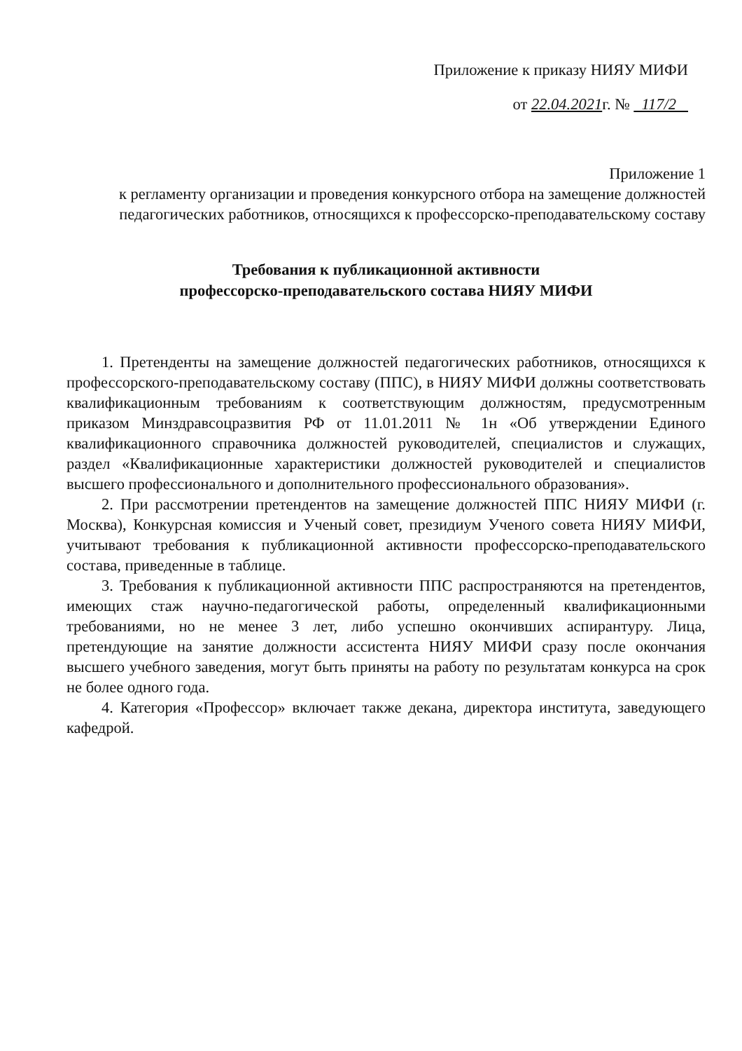Приложение к приказу НИЯУ МИФИ
от 22.04.2021г. № 117/2
Приложение 1
к регламенту организации и проведения конкурсного отбора на замещение должностей педагогических работников, относящихся к профессорско-преподавательскому составу
Требования к публикационной активности
профессорско-преподавательского состава НИЯУ МИФИ
1. Претенденты на замещение должностей педагогических работников, относящихся к профессорского-преподавательскому составу (ППС), в НИЯУ МИФИ должны соответствовать квалификационным требованиям к соответствующим должностям, предусмотренным приказом Минздравсоцразвития РФ от 11.01.2011 № 1н «Об утверждении Единого квалификационного справочника должностей руководителей, специалистов и служащих, раздел «Квалификационные характеристики должностей руководителей и специалистов высшего профессионального и дополнительного профессионального образования».
2. При рассмотрении претендентов на замещение должностей ППС НИЯУ МИФИ (г. Москва), Конкурсная комиссия и Ученый совет, президиум Ученого совета НИЯУ МИФИ, учитывают требования к публикационной активности профессорско-преподавательского состава, приведенные в таблице.
3. Требования к публикационной активности ППС распространяются на претендентов, имеющих стаж научно-педагогической работы, определенный квалификационными требованиями, но не менее 3 лет, либо успешно окончивших аспирантуру. Лица, претендующие на занятие должности ассистента НИЯУ МИФИ сразу после окончания высшего учебного заведения, могут быть приняты на работу по результатам конкурса на срок не более одного года.
4. Категория «Профессор» включает также декана, директора института, заведующего кафедрой.